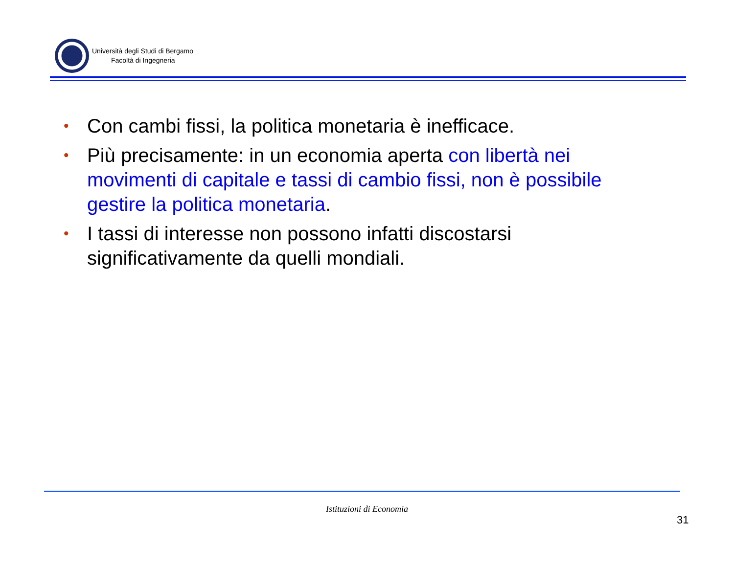Università degli Studi di Bergamo
Facoltà di Ingegneria
• Con cambi fissi, la politica monetaria è inefficace.
• Più precisamente: in un economia aperta con libertà nei movimenti di capitale e tassi di cambio fissi, non è possibile gestire la politica monetaria.
• I tassi di interesse non possono infatti discostarsi significativamente da quelli mondiali.
Istituzioni di Economia
31